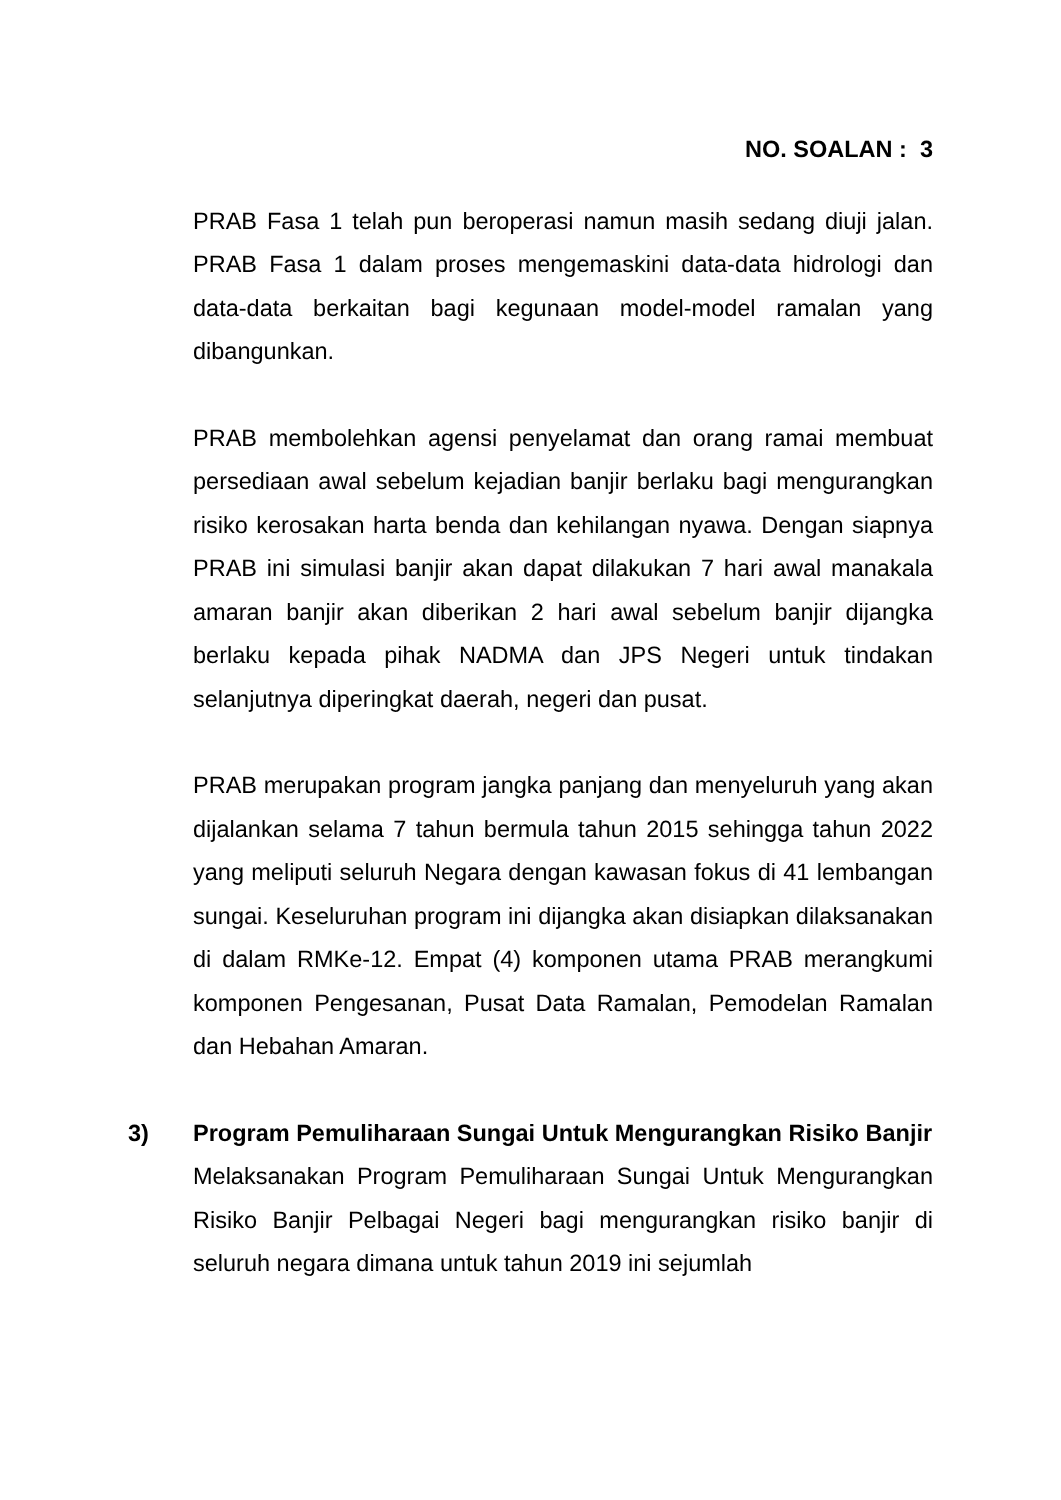NO. SOALAN : 3
PRAB Fasa 1 telah pun beroperasi namun masih sedang diuji jalan. PRAB Fasa 1 dalam proses mengemaskini data-data hidrologi dan data-data berkaitan bagi kegunaan model-model ramalan yang dibangunkan.
PRAB membolehkan agensi penyelamat dan orang ramai membuat persediaan awal sebelum kejadian banjir berlaku bagi mengurangkan risiko kerosakan harta benda dan kehilangan nyawa. Dengan siapnya PRAB ini simulasi banjir akan dapat dilakukan 7 hari awal manakala amaran banjir akan diberikan 2 hari awal sebelum banjir dijangka berlaku kepada pihak NADMA dan JPS Negeri untuk tindakan selanjutnya diperingkat daerah, negeri dan pusat.
PRAB merupakan program jangka panjang dan menyeluruh yang akan dijalankan selama 7 tahun bermula tahun 2015 sehingga tahun 2022 yang meliputi seluruh Negara dengan kawasan fokus di 41 lembangan sungai. Keseluruhan program ini dijangka akan disiapkan dilaksanakan di dalam RMKe-12. Empat (4) komponen utama PRAB merangkumi komponen Pengesanan, Pusat Data Ramalan, Pemodelan Ramalan dan Hebahan Amaran.
3) Program Pemuliharaan Sungai Untuk Mengurangkan Risiko Banjir
Melaksanakan Program Pemuliharaan Sungai Untuk Mengurangkan Risiko Banjir Pelbagai Negeri bagi mengurangkan risiko banjir di seluruh negara dimana untuk tahun 2019 ini sejumlah